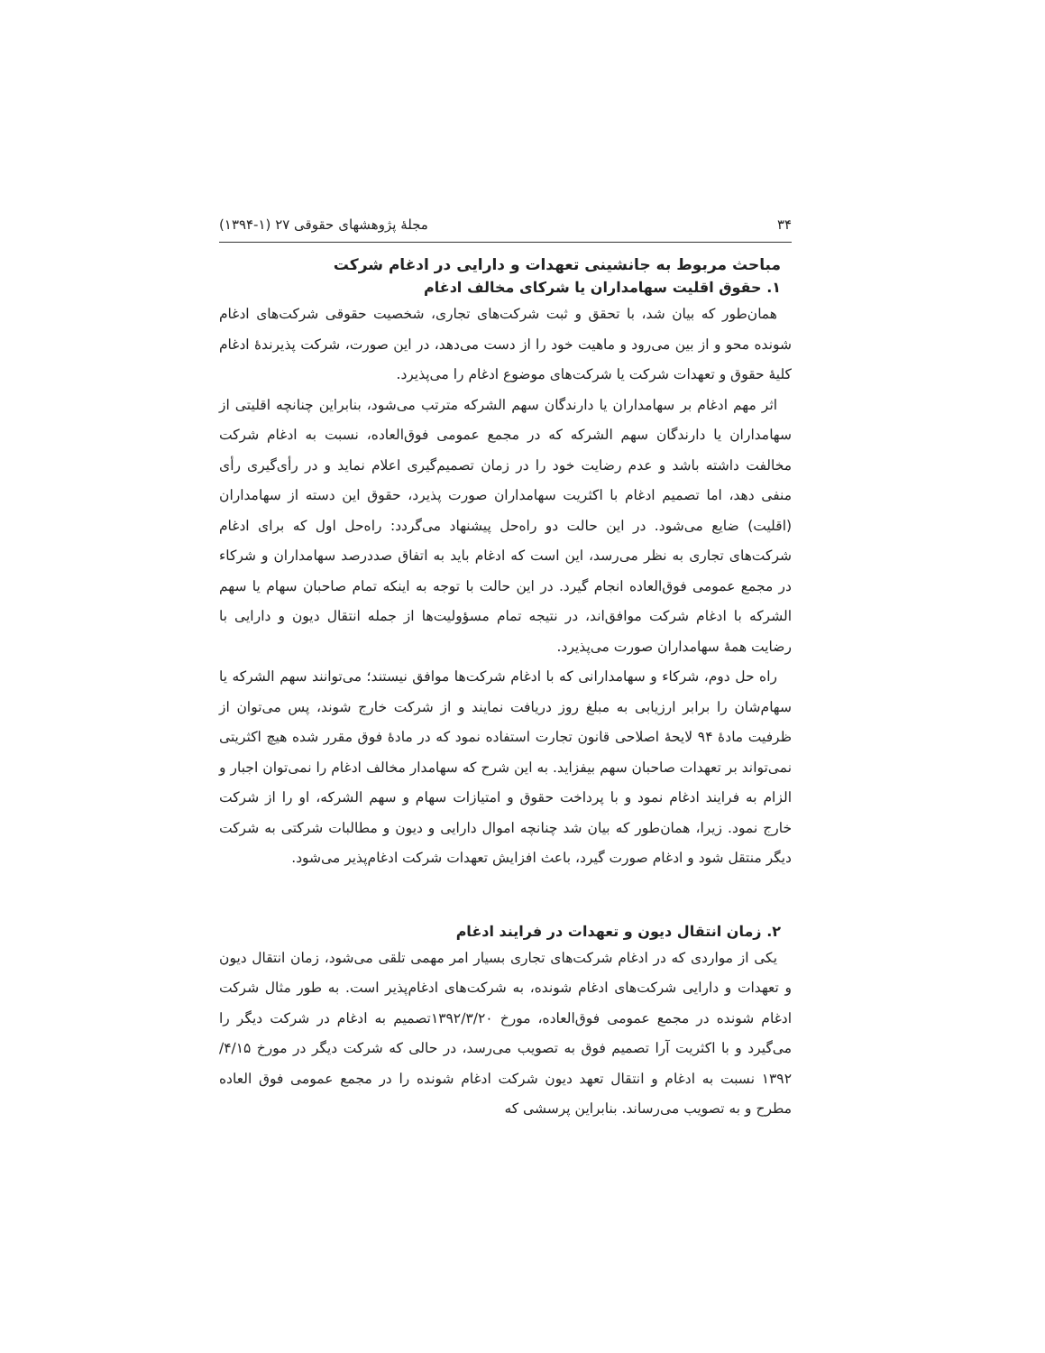۳۴ مجلهٔ پژوهشهای حقوقی ۲۷ (۱-۱۳۹۴)
مباحث مربوط به جانشینی تعهدات و دارایی در ادغام شرکت
۱. حقوق اقلیت سهامداران یا شرکای مخالف ادغام
همان‌طور که بیان شد، با تحقق و ثبت شرکت‌های تجاری، شخصیت حقوقی شرکت‌های ادغام شونده محو و از بین می‌رود و ماهیت خود را از دست می‌دهد، در این صورت، شرکت پذیرندهٔ ادغام کلیهٔ حقوق و تعهدات شرکت یا شرکت‌های موضوع ادغام را می‌پذیرد.
اثر مهم ادغام بر سهامداران یا دارندگان سهم الشرکه مترتب می‌شود، بنابراین چنانچه اقلیتی از سهامداران یا دارندگان سهم الشرکه که در مجمع عمومی فوق‌العاده، نسبت به ادغام شرکت مخالفت داشته باشد و عدم رضایت خود را در زمان تصمیم‌گیری اعلام نماید و در رأی‌گیری رأی منفی دهد، اما تصمیم ادغام با اکثریت سهامداران صورت پذیرد، حقوق این دسته از سهامداران (اقلیت) ضایع می‌شود. در این حالت دو راه‌حل پیشنهاد می‌گردد: راه‌حل اول که برای ادغام شرکت‌های تجاری به نظر می‌رسد، این است که ادغام باید به اتفاق صددرصد سهامداران و شرکاء در مجمع عمومی فوق‌العاده انجام گیرد. در این حالت با توجه به اینکه تمام صاحبان سهام یا سهم الشرکه با ادغام شرکت موافق‌اند، در نتیجه تمام مسؤولیت‌ها از جمله انتقال دیون و دارایی با رضایت همهٔ سهامداران صورت می‌پذیرد.
راه حل دوم، شرکاء و سهامدارانی که با ادغام شرکت‌ها موافق نیستند؛ می‌توانند سهم الشرکه یا سهام‌شان را برابر ارزیابی به مبلغ روز دریافت نمایند و از شرکت خارج شوند، پس می‌توان از ظرفیت مادهٔ ۹۴ لایحهٔ اصلاحی قانون تجارت استفاده نمود که در مادهٔ فوق مقرر شده هیچ اکثریتی نمی‌تواند بر تعهدات صاحبان سهم بیفزاید. به این شرح که سهامدار مخالف ادغام را نمی‌توان اجبار و الزام به فرایند ادغام نمود و با پرداخت حقوق و امتیازات سهام و سهم الشرکه، او را از شرکت خارج نمود. زیرا، همان‌طور که بیان شد چنانچه اموال دارایی و دیون و مطالبات شرکتی به شرکت دیگر منتقل شود و ادغام صورت گیرد، باعث افزایش تعهدات شرکت ادغام‌پذیر می‌شود.
۲. زمان انتقال دیون و تعهدات در فرایند ادغام
یکی از مواردی که در ادغام شرکت‌های تجاری بسیار امر مهمی تلقی می‌شود، زمان انتقال دیون و تعهدات و دارایی شرکت‌های ادغام شونده، به شرکت‌های ادغام‌پذیر است. به طور مثال شرکت ادغام شونده در مجمع عمومی فوق‌العاده، مورخ ۱۳۹۲/۳/۲۰تصمیم به ادغام در شرکت دیگر را می‌گیرد و با اکثریت آرا تصمیم فوق به تصویب می‌رسد، در حالی که شرکت دیگر در مورخ ۴/۱۵/ ۱۳۹۲ نسبت به ادغام و انتقال تعهد دیون شرکت ادغام شونده را در مجمع عمومی فوق العاده مطرح و به تصویب می‌رساند. بنابراین پرسشی که